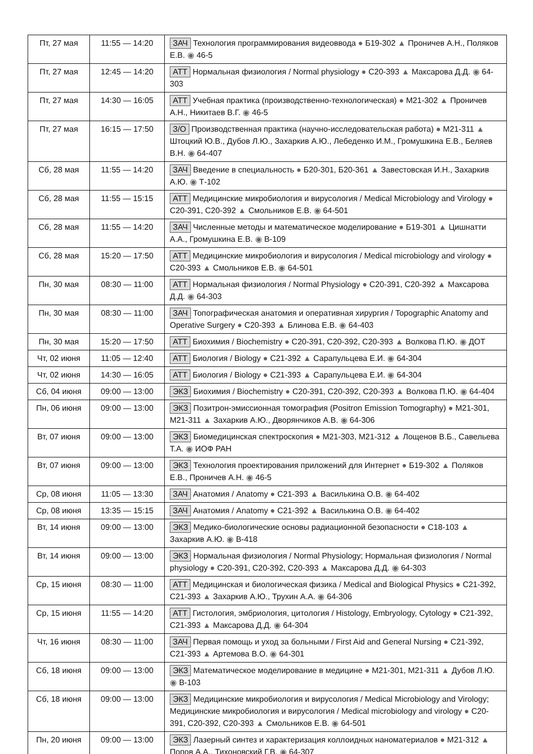| Пт, 27 мая | 11:55 — 14:20 | ЗАЧ Технология программирования видеоввода ● Б19-302 ▲ Проничев А.Н., Поляков Е.В. ◉ 46-5 |
| Пт, 27 мая | 12:45 — 14:20 | АТТ Нормальная физиология / Normal physiology ● С20-393 ▲ Максарова Д.Д. ◉ 64-303 |
| Пт, 27 мая | 14:30 — 16:05 | АТТ Учебная практика (производственно-технологическая) ● М21-302 ▲ Проничев А.Н., Никитаев В.Г. ◉ 46-5 |
| Пт, 27 мая | 16:15 — 17:50 | З/О Производственная практика (научно-исследовательская работа) ● М21-311 ▲ Штоцкий Ю.В., Дубов Л.Ю., Захаркив А.Ю., Лебеденко И.М., Громушкина Е.В., Беляев В.Н. ◉ 64-407 |
| Сб, 28 мая | 11:55 — 14:20 | ЗАЧ Введение в специальность ● Б20-301, Б20-361 ▲ Завестовская И.Н., Захаркив А.Ю. ◉ Т-102 |
| Сб, 28 мая | 11:55 — 15:15 | АТТ Медицинские микробиология и вирусология / Medical Microbiology and Virology ● С20-391, С20-392 ▲ Смольников Е.В. ◉ 64-501 |
| Сб, 28 мая | 11:55 — 14:20 | ЗАЧ Численные методы и математическое моделирование ● Б19-301 ▲ Цишнатти А.А., Громушкина Е.В. ◉ В-109 |
| Сб, 28 мая | 15:20 — 17:50 | АТТ Медицинские микробиология и вирусология / Medical microbiology and virology ● С20-393 ▲ Смольников Е.В. ◉ 64-501 |
| Пн, 30 мая | 08:30 — 11:00 | АТТ Нормальная физиология / Normal Physiology ● С20-391, С20-392 ▲ Максарова Д.Д. ◉ 64-303 |
| Пн, 30 мая | 08:30 — 11:00 | ЗАЧ Топографическая анатомия и оперативная хирургия / Topographic Anatomy and Operative Surgery ● С20-393 ▲ Блинова Е.В. ◉ 64-403 |
| Пн, 30 мая | 15:20 — 17:50 | АТТ Биохимия / Biochemistry ● С20-391, С20-392, С20-393 ▲ Волкова П.Ю. ◉ ДОТ |
| Чт, 02 июня | 11:05 — 12:40 | АТТ Биология / Biology ● С21-392 ▲ Сарапульцева Е.И. ◉ 64-304 |
| Чт, 02 июня | 14:30 — 16:05 | АТТ Биология / Biology ● С21-393 ▲ Сарапульцева Е.И. ◉ 64-304 |
| Сб, 04 июня | 09:00 — 13:00 | ЭКЗ Биохимия / Biochemistry ● С20-391, С20-392, С20-393 ▲ Волкова П.Ю. ◉ 64-404 |
| Пн, 06 июня | 09:00 — 13:00 | ЭКЗ Позитрон-эмиссионная томография (Positron Emission Tomography) ● М21-301, М21-311 ▲ Захаркив А.Ю., Дворянчиков А.В. ◉ 64-306 |
| Вт, 07 июня | 09:00 — 13:00 | ЭКЗ Биомедицинская спектроскопия ● М21-303, М21-312 ▲ Лощенов В.Б., Савельева Т.А. ◉ ИОФ РАН |
| Вт, 07 июня | 09:00 — 13:00 | ЭКЗ Технология проектирования приложений для Интернет ● Б19-302 ▲ Поляков Е.В., Проничев А.Н. ◉ 46-5 |
| Ср, 08 июня | 11:05 — 13:30 | ЗАЧ Анатомия / Anatomy ● С21-393 ▲ Василькина О.В. ◉ 64-402 |
| Ср, 08 июня | 13:35 — 15:15 | ЗАЧ Анатомия / Anatomy ● С21-392 ▲ Василькина О.В. ◉ 64-402 |
| Вт, 14 июня | 09:00 — 13:00 | ЭКЗ Медико-биологические основы радиационной безопасности ● С18-103 ▲ Захаркив А.Ю. ◉ В-418 |
| Вт, 14 июня | 09:00 — 13:00 | ЭКЗ Нормальная физиология / Normal Physiology; Нормальная физиология / Normal physiology ● С20-391, С20-392, С20-393 ▲ Максарова Д.Д. ◉ 64-303 |
| Ср, 15 июня | 08:30 — 11:00 | АТТ Медицинская и биологическая физика / Medical and Biological Physics ● С21-392, С21-393 ▲ Захаркив А.Ю., Трухин А.А. ◉ 64-306 |
| Ср, 15 июня | 11:55 — 14:20 | АТТ Гистология, эмбриология, цитология / Histology, Embryology, Cytology ● С21-392, С21-393 ▲ Максарова Д.Д. ◉ 64-304 |
| Чт, 16 июня | 08:30 — 11:00 | ЗАЧ Первая помощь и уход за больными / First Aid and General Nursing ● С21-392, С21-393 ▲ Артемова В.О. ◉ 64-301 |
| Сб, 18 июня | 09:00 — 13:00 | ЭКЗ Математическое моделирование в медицине ● М21-301, М21-311 ▲ Дубов Л.Ю. ◉ В-103 |
| Сб, 18 июня | 09:00 — 13:00 | ЭКЗ Медицинские микробиология и вирусология / Medical Microbiology and Virology; Медицинские микробиология и вирусология / Medical microbiology and virology ● С20-391, С20-392, С20-393 ▲ Смольников Е.В. ◉ 64-501 |
| Пн, 20 июня | 09:00 — 13:00 | ЭКЗ Лазерный синтез и характеризация коллоидных наноматериалов ● М21-312 ▲ Попов А.А., Тихоновский Г.В. ◉ 64-307 |